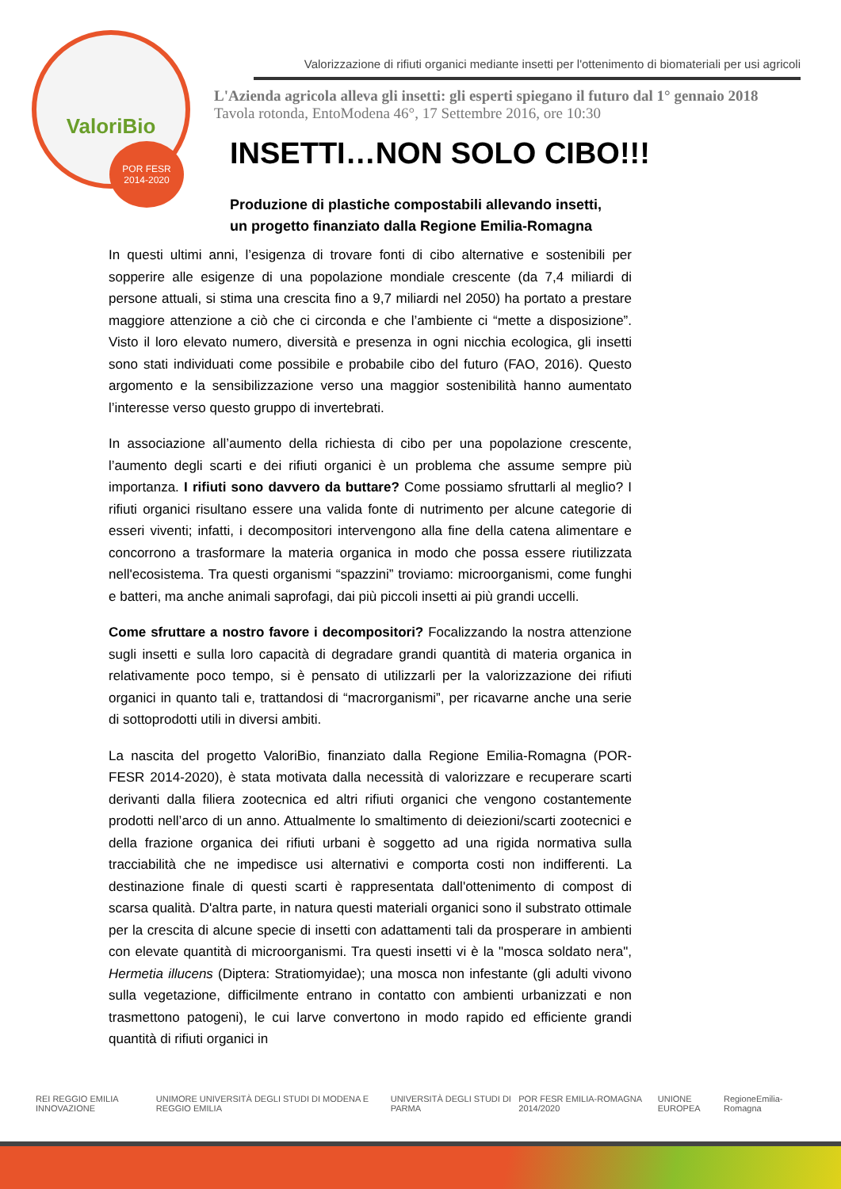ValoriBio
POR FESR
2014-2020
Valorizzazione di rifiuti organici mediante insetti per l'ottenimento di biomateriali per usi agricoli
L'Azienda agricola alleva gli insetti: gli esperti spiegano il futuro dal 1° gennaio 2018
Tavola rotonda, EntoModena 46°, 17 Settembre 2016, ore 10:30
INSETTI…NON SOLO CIBO!!!
Produzione di plastiche compostabili allevando insetti,
un progetto finanziato dalla Regione Emilia-Romagna
In questi ultimi anni, l’esigenza di trovare fonti di cibo alternative e sostenibili per sopperire alle esigenze di una popolazione mondiale crescente (da 7,4 miliardi di persone attuali, si stima una crescita fino a 9,7 miliardi nel 2050) ha portato a prestare maggiore attenzione a ciò che ci circonda e che l’ambiente ci “mette a disposizione”. Visto il loro elevato numero, diversità e presenza in ogni nicchia ecologica, gli insetti sono stati individuati come possibile e probabile cibo del futuro (FAO, 2016). Questo argomento e la sensibilizzazione verso una maggior sostenibilità hanno aumentato l’interesse verso questo gruppo di invertebrati.
In associazione all’aumento della richiesta di cibo per una popolazione crescente, l’aumento degli scarti e dei rifiuti organici è un problema che assume sempre più importanza. I rifiuti sono davvero da buttare? Come possiamo sfruttarli al meglio? I rifiuti organici risultano essere una valida fonte di nutrimento per alcune categorie di esseri viventi; infatti, i decompositori intervengono alla fine della catena alimentare e concorrono a trasformare la materia organica in modo che possa essere riutilizzata nell'ecosistema. Tra questi organismi “spazzini” troviamo: microorganismi, come funghi e batteri, ma anche animali saprofagi, dai più piccoli insetti ai più grandi uccelli.
Come sfruttare a nostro favore i decompositori? Focalizzando la nostra attenzione sugli insetti e sulla loro capacità di degradare grandi quantità di materia organica in relativamente poco tempo, si è pensato di utilizzarli per la valorizzazione dei rifiuti organici in quanto tali e, trattandosi di “macrorganismi”, per ricavarne anche una serie di sottoprodotti utili in diversi ambiti.
La nascita del progetto ValoriBio, finanziato dalla Regione Emilia-Romagna (POR-FESR 2014-2020), è stata motivata dalla necessità di valorizzare e recuperare scarti derivanti dalla filiera zootecnica ed altri rifiuti organici che vengono costantemente prodotti nell’arco di un anno. Attualmente lo smaltimento di deiezioni/scarti zootecnici e della frazione organica dei rifiuti urbani è soggetto ad una rigida normativa sulla tracciabilità che ne impedisce usi alternativi e comporta costi non indifferenti. La destinazione finale di questi scarti è rappresentata dall'ottenimento di compost di scarsa qualità. D'altra parte, in natura questi materiali organici sono il substrato ottimale per la crescita di alcune specie di insetti con adattamenti tali da prosperare in ambienti con elevate quantità di microorganismi. Tra questi insetti vi è la "mosca soldato nera", Hermetia illucens (Diptera: Stratiomyidae); una mosca non infestante (gli adulti vivono sulla vegetazione, difficilmente entrano in contatto con ambienti urbanizzati e non trasmettono patogeni), le cui larve convertono in modo rapido ed efficiente grandi quantità di rifiuti organici in
REI REGGIO EMILIA INNOVAZIONE UNIMORE UNIVERSITÀ DEGLI STUDI DI MODENA E REGGIO EMILIA UNIVERSITÀ DEGLI STUDI DI PARMA POR FESR EMILIA-ROMAGNA 2014/2020 UNIONE EUROPEA RegioneEmilia-Romagna